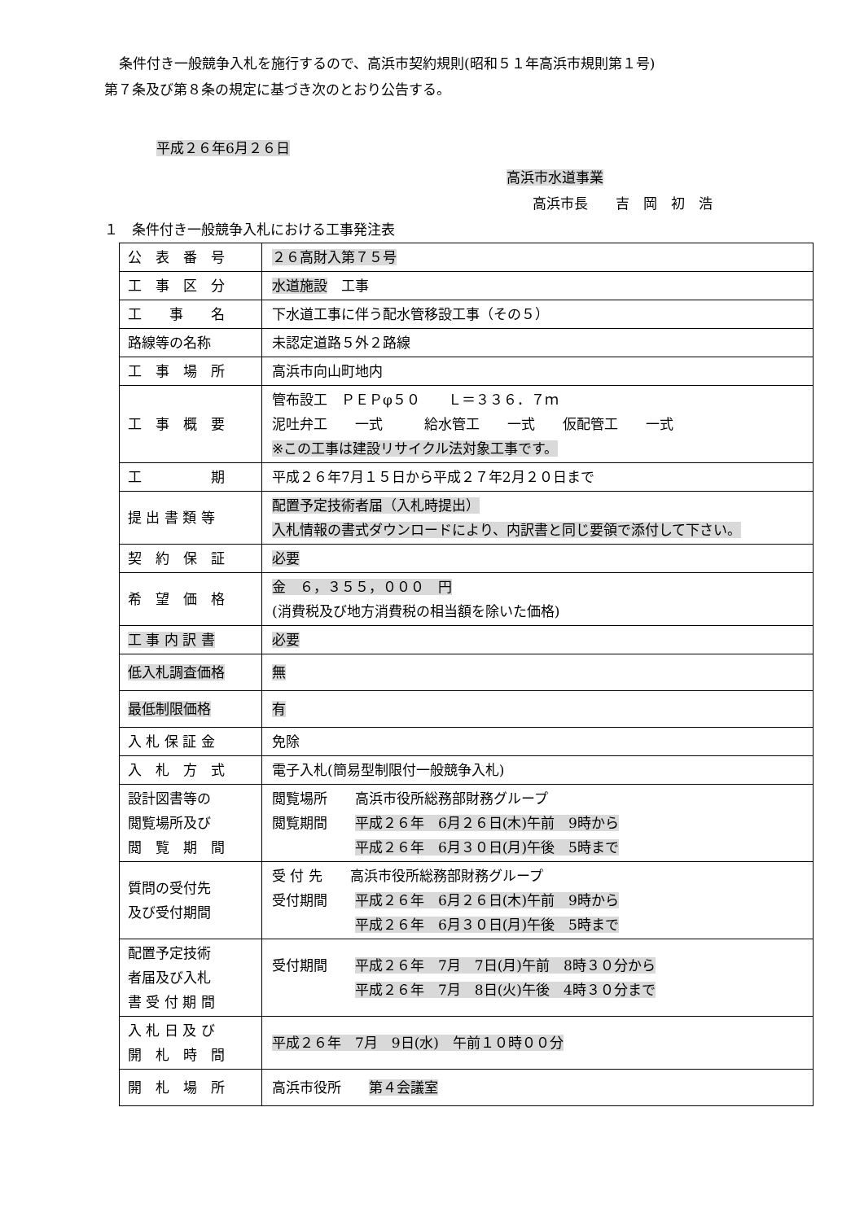条件付き一般競争入札を施行するので、高浜市契約規則(昭和５１年高浜市規則第１号)
第７条及び第８条の規定に基づき次のとおり公告する。
平成２６年6月２６日
高浜市水道事業
高浜市長　　吉　岡　初　浩
１　条件付き一般競争入札における工事発注表
| 公 表 番 号 | ２６高財入第７５号 |
| 工 事 区 分 | 水道施設 工事 |
| 工 事 名 | 下水道工事に伴う配水管移設工事（その５） |
| 路線等の名称 | 未認定道路５外２路線 |
| 工 事 場 所 | 高浜市向山町地内 |
| 工 事 概 要 | 管布設工 ＰＥＰφ５０ Ｌ＝３３６．７ｍ 泥吐弁工 一式 給水管工 一式 仮配管工 一式 ※この工事は建設リサイクル法対象工事です。 |
| 工 期 | 平成２６年7月１５日から平成２７年2月２０日まで |
| 提 出 書 類 等 | 配置予定技術者届（入札時提出） 入札情報の書式ダウンロードにより、内訳書と同じ要領で添付して下さい。 |
| 契 約 保 証 | 必要 |
| 希 望 価 格 | 金 ６，３５５，０００ 円 (消費税及び地方消費税の相当額を除いた価格) |
| 工 事 内 訳 書 | 必要 |
| 低入札調査価格 | 無 |
| 最低制限価格 | 有 |
| 入 札 保 証 金 | 免除 |
| 入 札 方 式 | 電子入札(簡易型制限付一般競争入札) |
| 設計図書等の 閲覧場所及び 閲 覧 期 間 | 閲覧場所 高浜市役所総務部財務グループ 閲覧期間 平成２６年 6月２６日(木)午前 9時から 平成２６年 6月３０日(月)午後 5時まで |
| 質問の受付先 及び受付期間 | 受 付 先 高浜市役所総務部財務グループ 受付期間 平成２６年 6月２６日(木)午前 9時から 平成２６年 6月３０日(月)午後 5時まで |
| 配置予定技術 者届及び入札 書 受 付 期 間 | 受付期間 平成２６年 7月 7日(月)午前 8時３０分から 平成２６年 7月 8日(火)午後 4時３０分まで |
| 入 札 日 及 び 開 札 時 間 | 平成２６年 7月 9日(水) 午前１０時００分 |
| 開 札 場 所 | 高浜市役所 第４会議室 |